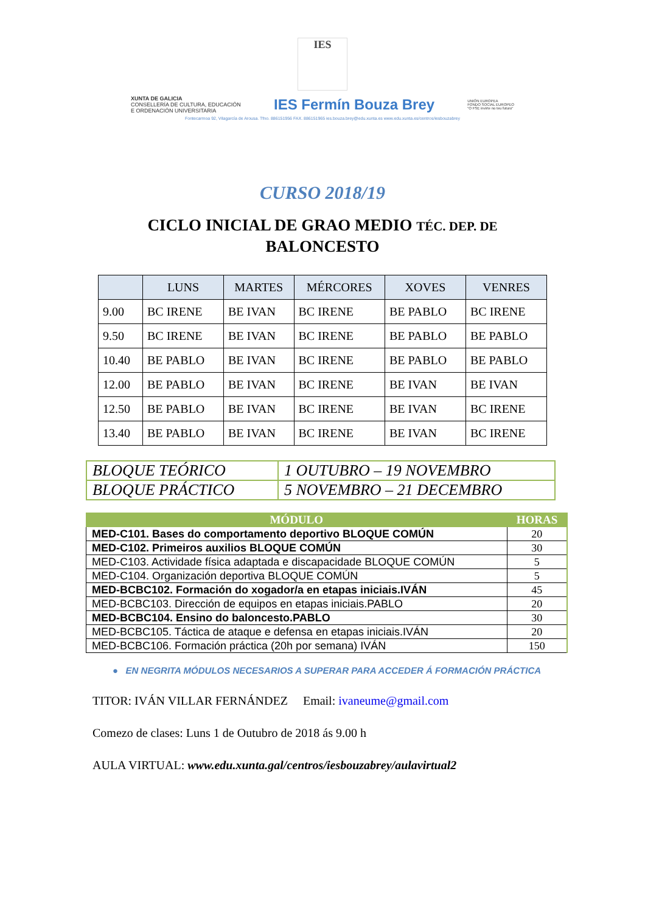IES
XUNTA DE GALICIA
CONSELLERÍA DE CULTURA, EDUCACIÓN
E ORDENACIÓN UNIVERSITARIA
IES Fermín Bouza Brey
UNIÓN EUROPEA
FONDO SOCIAL EUROPEO
"O FSE invirte no teu futuro"
Fontecarmoa 92, Vilagarcía de Arousa. Tfno. 886151956 FAX. 886151965 ies.bouza.brey@edu.xunta.es www.edu.xunta.es/centros/iesbouzabrey
CURSO 2018/19
CICLO INICIAL DE GRAO MEDIO TÉC. DEP. DE BALONCESTO
| | LUNS | MARTES | MÉRCORES | XOVES | VENRES |
| --- | --- | --- | --- | --- | --- |
| 9.00 | BC IRENE | BE IVAN | BC IRENE | BE PABLO | BC IRENE |
| 9.50 | BC IRENE | BE IVAN | BC IRENE | BE PABLO | BE PABLO |
| 10.40 | BE PABLO | BE IVAN | BC IRENE | BE PABLO | BE PABLO |
| 12.00 | BE PABLO | BE IVAN | BC IRENE | BE IVAN | BE IVAN |
| 12.50 | BE PABLO | BE IVAN | BC IRENE | BE IVAN | BC IRENE |
| 13.40 | BE PABLO | BE IVAN | BC IRENE | BE IVAN | BC IRENE |
| BLOQUE TEÓRICO | 1 OUTUBRO – 19 NOVEMBRO |
| BLOQUE PRÁCTICO | 5 NOVEMBRO – 21 DECEMBRO |
| MÓDULO | HORAS |
| --- | --- |
| MED-C101. Bases do comportamento deportivo BLOQUE COMÚN | 20 |
| MED-C102. Primeiros auxilios BLOQUE COMÚN | 30 |
| MED-C103. Actividade física adaptada e discapacidade BLOQUE COMÚN | 5 |
| MED-C104. Organización deportiva BLOQUE COMÚN | 5 |
| MED-BCBC102. Formación do xogador/a en etapas iniciais.IVÁN | 45 |
| MED-BCBC103. Dirección de equipos en etapas iniciais.PABLO | 20 |
| MED-BCBC104. Ensino do baloncesto.PABLO | 30 |
| MED-BCBC105. Táctica de ataque e defensa en etapas iniciais.IVÁN | 20 |
| MED-BCBC106. Formación práctica (20h por semana) IVÁN | 150 |
● EN NEGRITA MÓDULOS NECESARIOS A SUPERAR PARA ACCEDER Á FORMACIÓN PRÁCTICA
TITOR: IVÁN VILLAR FERNÁNDEZ Email: ivaneume@gmail.com
Comezo de clases: Luns 1 de Outubro de 2018 ás 9.00 h
AULA VIRTUAL: www.edu.xunta.gal/centros/iesbouzabrey/aulavirtual2